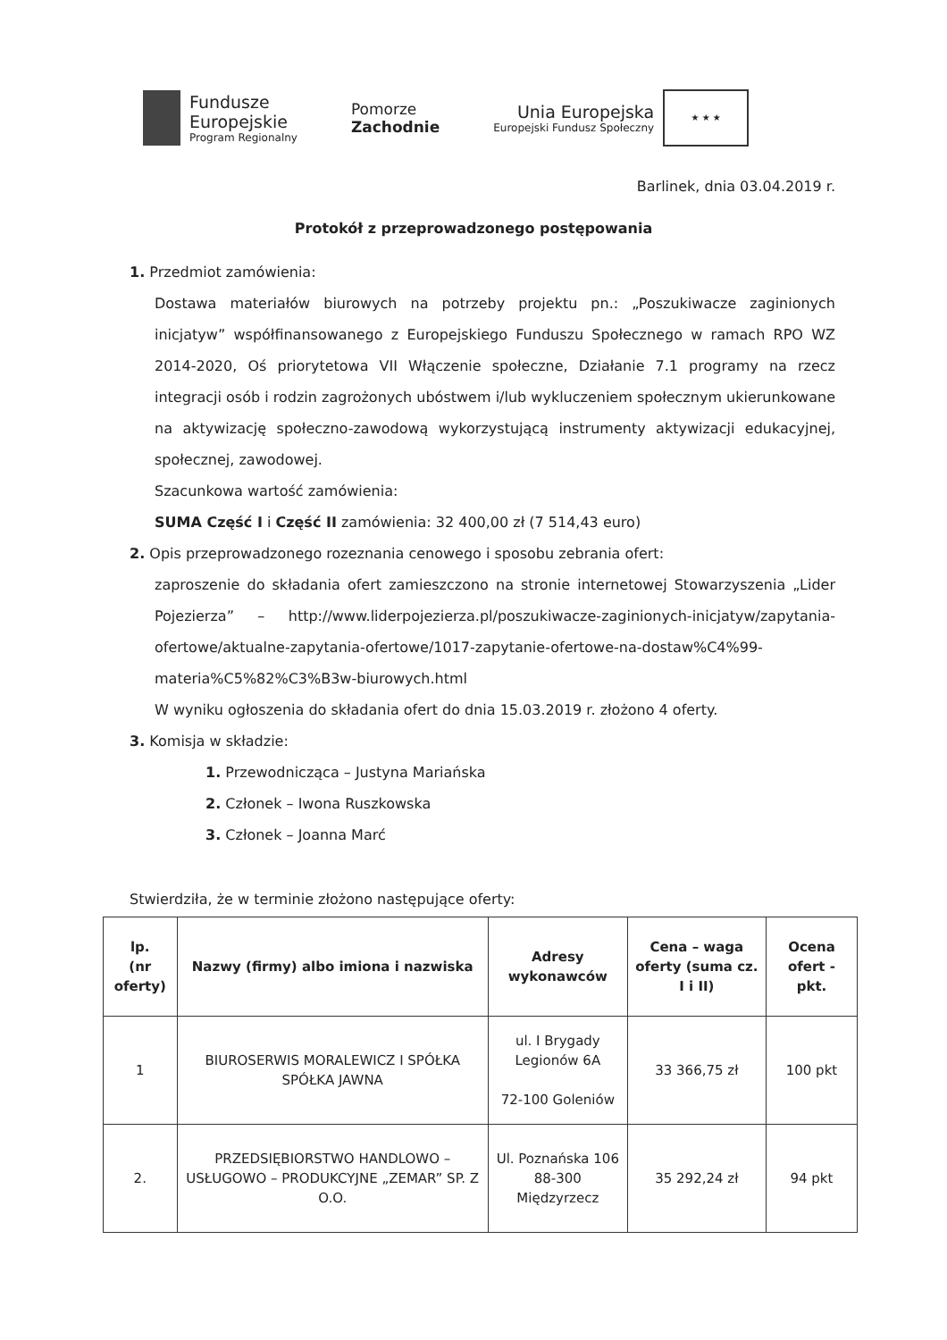Fundusze
Europejskie
Program Regionalny
Pomorze
Zachodnie
Unia Europejska
Europejski Fundusz Społeczny
★ ★ ★
Barlinek, dnia 03.04.2019 r.
Protokół z przeprowadzonego postępowania
1. Przedmiot zamówienia:
Dostawa materiałów biurowych na potrzeby projektu pn.: „Poszukiwacze zaginionych inicjatyw” współfinansowanego z Europejskiego Funduszu Społecznego w ramach RPO WZ 2014-2020, Oś priorytetowa VII Włączenie społeczne, Działanie 7.1 programy na rzecz integracji osób i rodzin zagrożonych ubóstwem i/lub wykluczeniem społecznym ukierunkowane na aktywizację społeczno-zawodową wykorzystującą instrumenty aktywizacji edukacyjnej, społecznej, zawodowej.
Szacunkowa wartość zamówienia:
SUMA Część I i Część II zamówienia: 32 400,00 zł (7 514,43 euro)
2. Opis przeprowadzonego rozeznania cenowego i sposobu zebrania ofert:
zaproszenie do składania ofert zamieszczono na stronie internetowej Stowarzyszenia „Lider Pojezierza” – http://www.liderpojezierza.pl/poszukiwacze-zaginionych-inicjatyw/zapytania-ofertowe/aktualne-zapytania-ofertowe/1017-zapytanie-ofertowe-na-dostaw%C4%99-materia%C5%82%C3%B3w-biurowych.html
W wyniku ogłoszenia do składania ofert do dnia 15.03.2019 r. złożono 4 oferty.
3. Komisja w składzie:
1. Przewodnicząca – Justyna Mariańska
2. Członek – Iwona Ruszkowska
3. Członek – Joanna Marć
Stwierdziła, że w terminie złożono następujące oferty:
| lp. (nr oferty) | Nazwy (firmy) albo imiona i nazwiska | Adresy wykonawców | Cena – waga oferty (suma cz. I i II) | Ocena ofert - pkt. |
| --- | --- | --- | --- | --- |
| 1 | BIUROSERWIS MORALEWICZ I SPÓŁKA SPÓŁKA JAWNA | ul. I Brygady Legionów 6A 72-100 Goleniów | 33 366,75 zł | 100 pkt |
| 2. | PRZEDSIĘBIORSTWO HANDLOWO – USŁUGOWO – PRODUKCYJNE „ZEMAR” SP. Z O.O. | Ul. Poznańska 106 88-300 Międzyrzecz | 35 292,24 zł | 94 pkt |